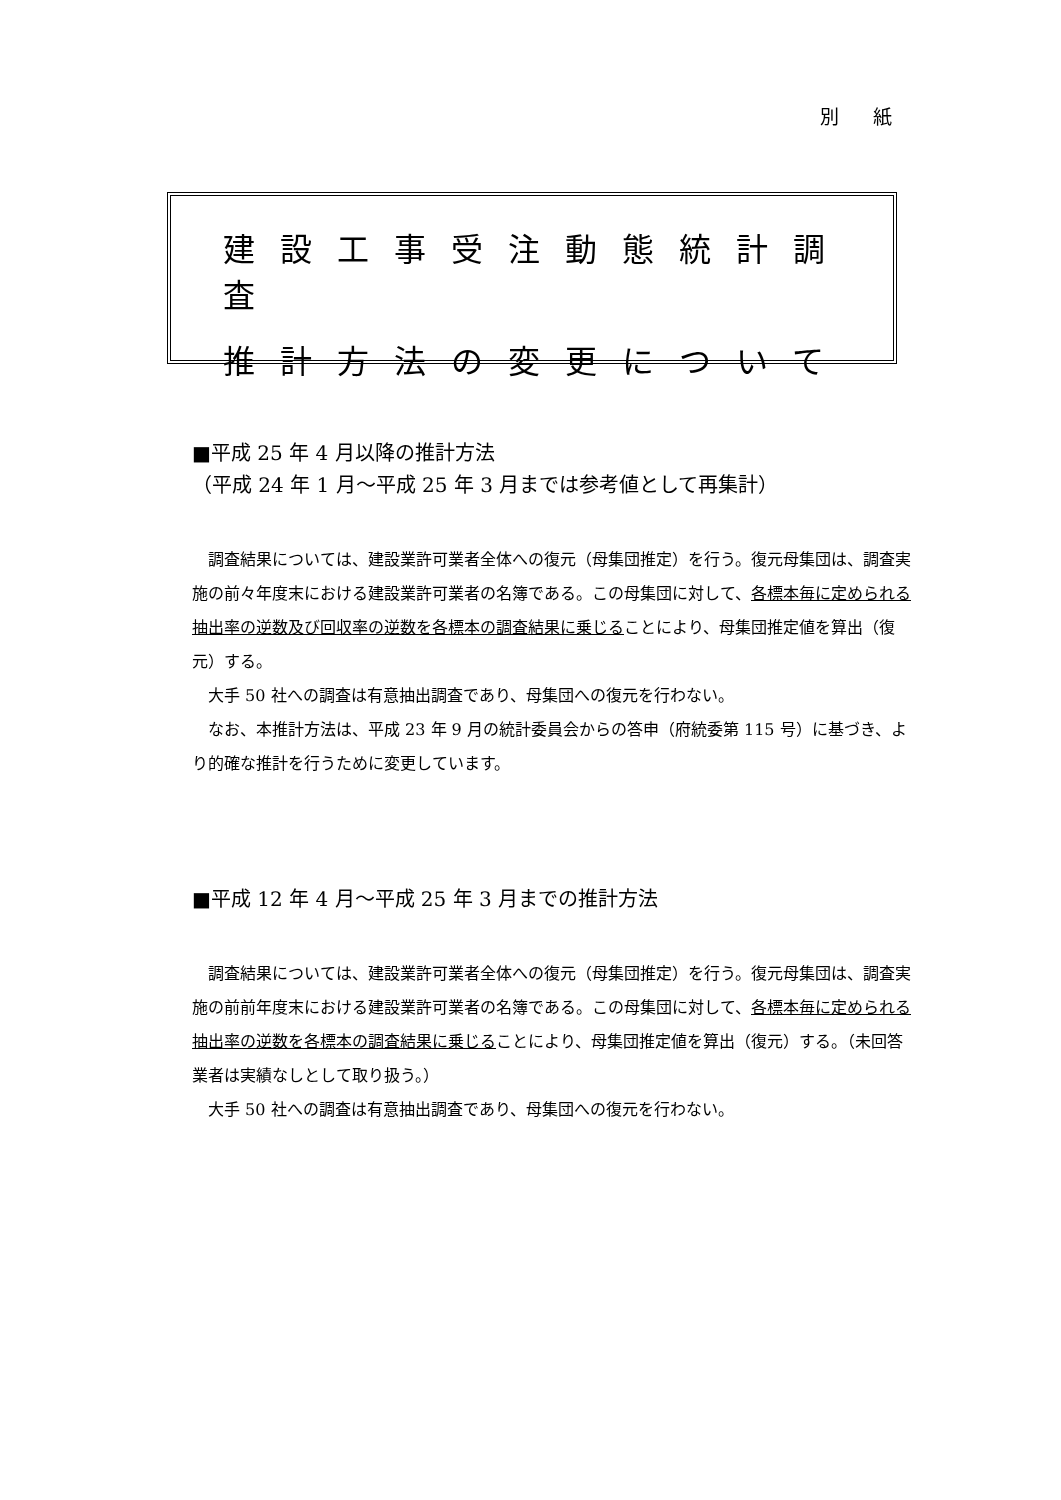別 紙
建設工事受注動態統計調査
推計方法の変更について
■平成 25 年 4 月以降の推計方法
（平成 24 年 1 月～平成 25 年 3 月までは参考値として再集計）
調査結果については、建設業許可業者全体への復元（母集団推定）を行う。復元母集団は、調査実施の前々年度末における建設業許可業者の名簿である。この母集団に対して、各標本毎に定められる抽出率の逆数及び回収率の逆数を各標本の調査結果に乗じることにより、母集団推定値を算出（復元）する。
大手 50 社への調査は有意抽出調査であり、母集団への復元を行わない。
なお、本推計方法は、平成 23 年 9 月の統計委員会からの答申（府統委第 115 号）に基づき、より的確な推計を行うために変更しています。
■平成 12 年 4 月～平成 25 年 3 月までの推計方法
調査結果については、建設業許可業者全体への復元（母集団推定）を行う。復元母集団は、調査実施の前前年度末における建設業許可業者の名簿である。この母集団に対して、各標本毎に定められる抽出率の逆数を各標本の調査結果に乗じることにより、母集団推定値を算出（復元）する。（未回答業者は実績なしとして取り扱う。）
大手 50 社への調査は有意抽出調査であり、母集団への復元を行わない。